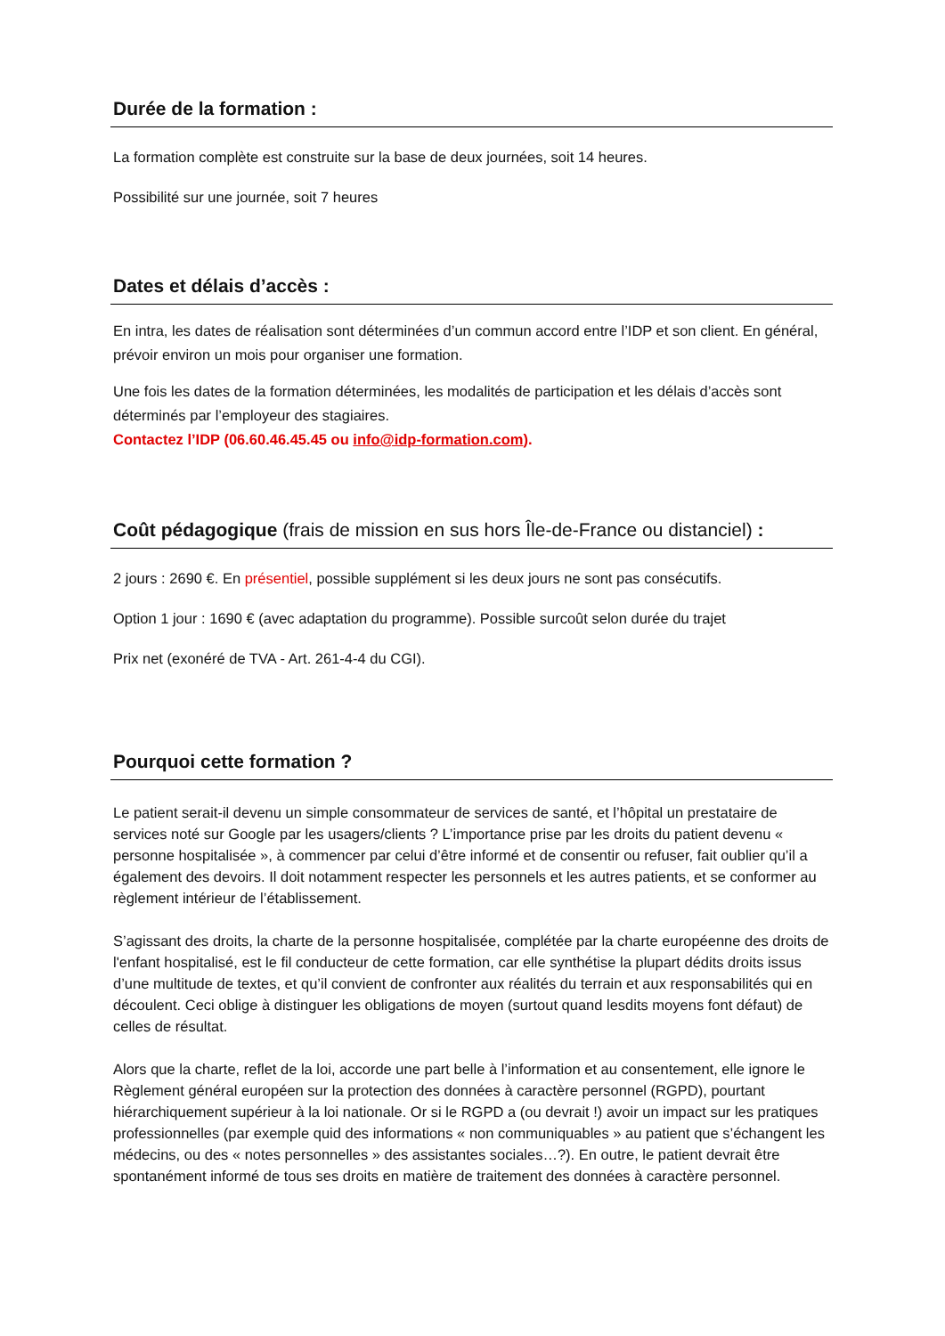Durée de la formation :
La formation complète est construite sur la base de deux journées, soit 14 heures.
Possibilité sur une journée, soit 7 heures
Dates et délais d’accès :
En intra, les dates de réalisation sont déterminées d’un commun accord entre l’IDP et son client. En général, prévoir environ un mois pour organiser une formation.
Une fois les dates de la formation déterminées, les modalités de participation et les délais d’accès sont déterminés par l’employeur des stagiaires.
Contactez l’IDP (06.60.46.45.45 ou info@idp-formation.com).
Coût pédagogique (frais de mission en sus hors Île-de-France ou distanciel) :
2 jours : 2690 €. En présentiel, possible supplément si les deux jours ne sont pas consécutifs.
Option 1 jour : 1690 € (avec adaptation du programme). Possible surcoût selon durée du trajet
Prix net (exonéré de TVA - Art. 261-4-4 du CGI).
Pourquoi cette formation ?
Le patient serait-il devenu un simple consommateur de services de santé, et l’hôpital un prestataire de services noté sur Google par les usagers/clients ? L’importance prise par les droits du patient devenu « personne hospitalisée », à commencer par celui d’être informé et de consentir ou refuser, fait oublier qu’il a également des devoirs. Il doit notamment respecter les personnels et les autres patients, et se conformer au règlement intérieur de l’établissement.
S’agissant des droits, la charte de la personne hospitalisée, complétée par la charte européenne des droits de l'enfant hospitalisé, est le fil conducteur de cette formation, car elle synthétise la plupart dédits droits issus d’une multitude de textes, et qu’il convient de confronter aux réalités du terrain et aux responsabilités qui en découlent. Ceci oblige à distinguer les obligations de moyen (surtout quand lesdits moyens font défaut) de celles de résultat.
Alors que la charte, reflet de la loi, accorde une part belle à l’information et au consentement, elle ignore le Règlement général européen sur la protection des données à caractère personnel (RGPD), pourtant hiérarchiquement supérieur à la loi nationale. Or si le RGPD a (ou devrait !) avoir un impact sur les pratiques professionnelles (par exemple quid des informations « non communiquables » au patient que s’échangent les médecins, ou des « notes personnelles » des assistantes sociales…?). En outre, le patient devrait être spontanément informé de tous ses droits en matière de traitement des données à caractère personnel.